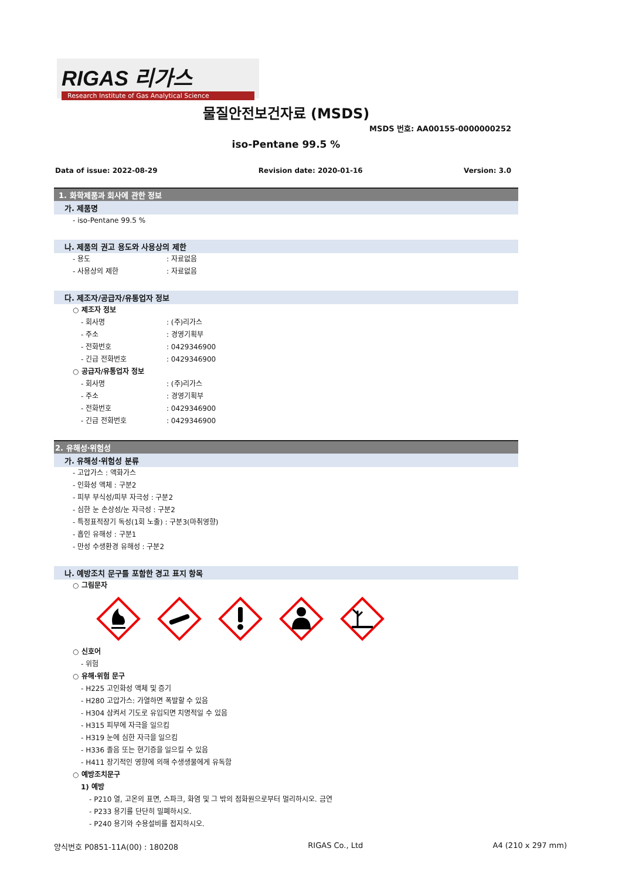RIGAS 리가스
Research Institute of Gas Analytical Science
물질안전보건자료 (MSDS)
MSDS 번호: AA00155-0000000252
iso-Pentane 99.5 %
Data of issue: 2022-08-29 Revision date: 2020-01-16 Version: 3.0
1. 화학제품과 회사에 관한 정보
가. 제품명
- iso-Pentane 99.5 %
나. 제품의 권고 용도와 사용상의 제한
- 용도: 자료없음
- 사용상의 제한: 자료없음
다. 제조자/공급자/유통업자 정보
○ 제조자 정보
- 회사명: (주)리가스
- 주소: 경영기획부
- 전화번호: 0429346900
- 긴급 전화번호: 0429346900
○ 공급자/유통업자 정보
- 회사명: (주)리가스
- 주소: 경영기획부
- 전화번호: 0429346900
- 긴급 전화번호: 0429346900
2. 유해성·위험성
가. 유해성·위험성 분류
- 고압가스 : 액화가스
- 인화성 액체 : 구분2
- 피부 부식성/피부 자극성 : 구분2
- 심한 눈 손상성/눈 자극성 : 구분2
- 특정표적장기 독성(1회 노출) : 구분3(마취영향)
- 흡인 유해성 : 구분1
- 만성 수생환경 유해성 : 구분2
나. 예방조치 문구를 포함한 경고 표지 항목
○ 그림문자
○ 신호어
- 위험
○ 유해·위험 문구
- H225 고인화성 액체 및 증기
- H280 고압가스: 가열하면 폭발할 수 있음
- H304 삼켜서 기도로 유입되면 치명적일 수 있음
- H315 피부에 자극을 일으킴
- H319 눈에 심한 자극을 일으킴
- H336 졸음 또는 현기증을 일으킬 수 있음
- H411 장기적인 영향에 의해 수생생물에게 유독함
○ 예방조치문구
1) 예방
- P210 열, 고온의 표면, 스파크, 화염 및 그 밖의 점화원으로부터 멀리하시오. 금연
- P233 용기를 단단히 밀폐하시오.
- P240 용기와 수용설비를 접지하시오.
양식번호 P0851-11A(00) : 180208 RIGAS Co., Ltd A4 (210 x 297 mm)